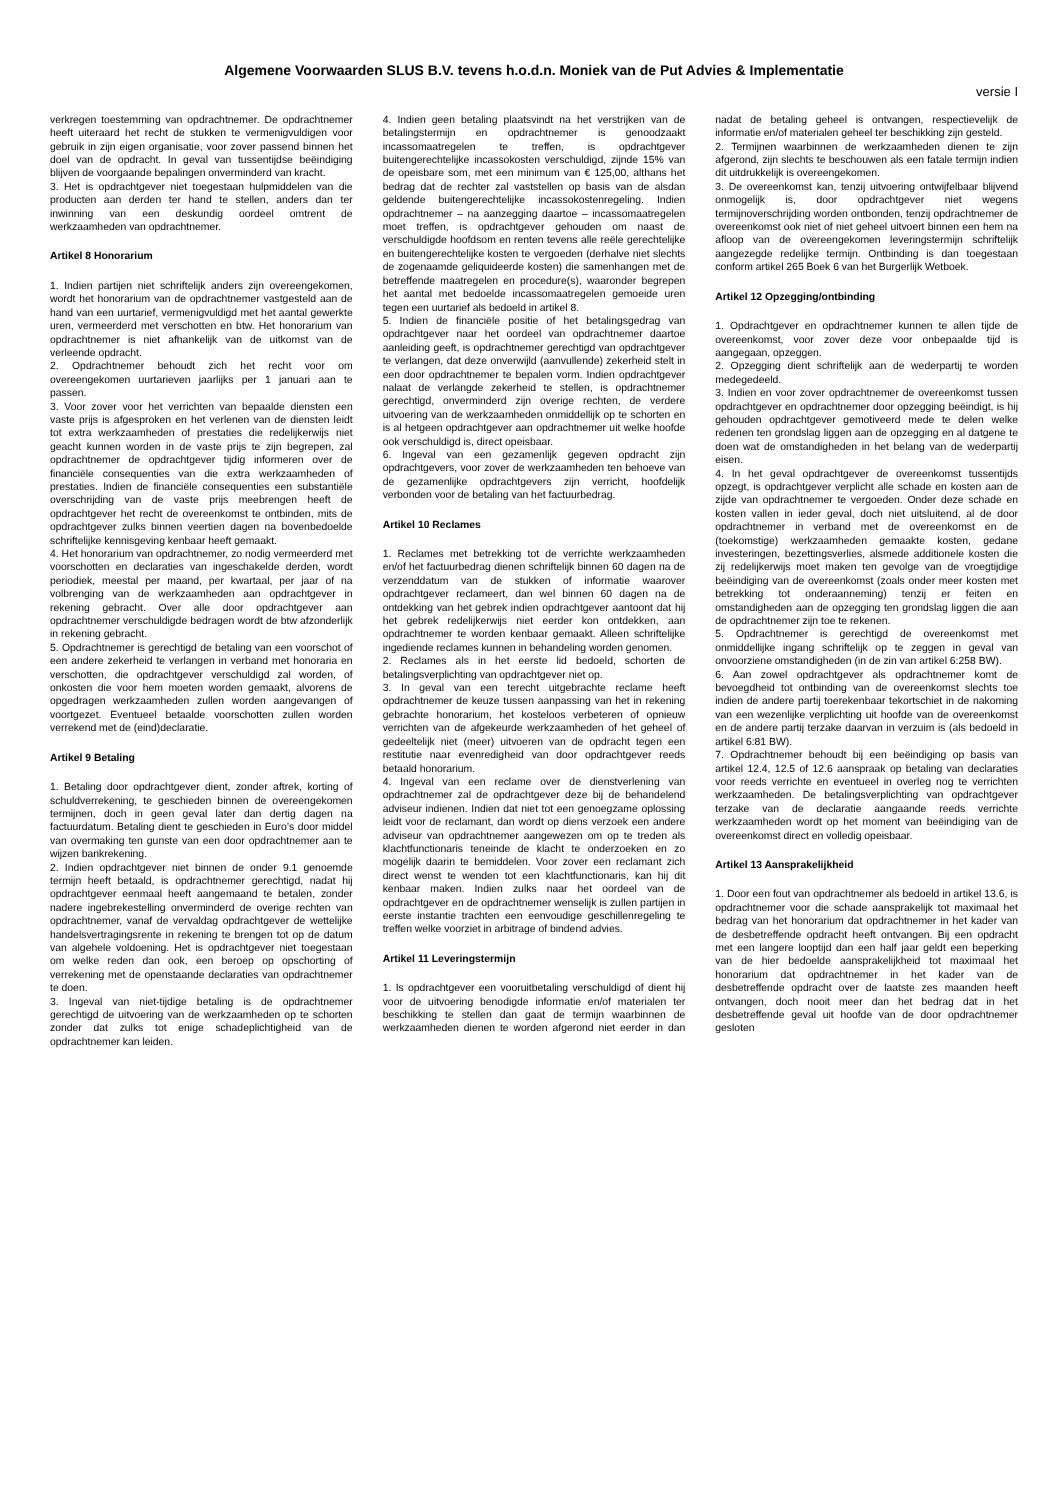Algemene Voorwaarden SLUS B.V. tevens h.o.d.n. Moniek van de Put Advies & Implementatie
versie I
verkregen toestemming van opdrachtnemer. De opdrachtnemer heeft uiteraard het recht de stukken te vermenigvuldigen voor gebruik in zijn eigen organisatie, voor zover passend binnen het doel van de opdracht. In geval van tussentijdse beëindiging blijven de voorgaande bepalingen onverminderd van kracht.
3. Het is opdrachtgever niet toegestaan hulpmiddelen van die producten aan derden ter hand te stellen, anders dan ter inwinning van een deskundig oordeel omtrent de werkzaamheden van opdrachtnemer.
Artikel 8 Honorarium
1. Indien partijen niet schriftelijk anders zijn overeengekomen, wordt het honorarium van de opdrachtnemer vastgesteld aan de hand van een uurtarief, vermenigvuldigd met het aantal gewerkte uren, vermeerderd met verschotten en btw. Het honorarium van opdrachtnemer is niet afhankelijk van de uitkomst van de verleende opdracht.
2. Opdrachtnemer behoudt zich het recht voor om overeengekomen uurtarieven jaarlijks per 1 januari aan te passen.
3. Voor zover voor het verrichten van bepaalde diensten een vaste prijs is afgesproken en het verlenen van de diensten leidt tot extra werkzaamheden of prestaties die redelijkerwijs niet geacht kunnen worden in de vaste prijs te zijn begrepen, zal opdrachtnemer de opdrachtgever tijdig informeren over de financiële consequenties van die extra werkzaamheden of prestaties. Indien de financiële consequenties een substantiële overschrijding van de vaste prijs meebrengen heeft de opdrachtgever het recht de overeenkomst te ontbinden, mits de opdrachtgever zulks binnen veertien dagen na bovenbedoelde schriftelijke kennisgeving kenbaar heeft gemaakt.
4. Het honorarium van opdrachtnemer, zo nodig vermeerderd met voorschotten en declaraties van ingeschakelde derden, wordt periodiek, meestal per maand, per kwartaal, per jaar of na volbrenging van de werkzaamheden aan opdrachtgever in rekening gebracht. Over alle door opdrachtgever aan opdrachtnemer verschuldigde bedragen wordt de btw afzonderlijk in rekening gebracht.
5. Opdrachtnemer is gerechtigd de betaling van een voorschot of een andere zekerheid te verlangen in verband met honoraria en verschotten, die opdrachtgever verschuldigd zal worden, of onkosten die voor hem moeten worden gemaakt, alvorens de opgedragen werkzaamheden zullen worden aangevangen of voortgezet. Eventueel betaalde voorschotten zullen worden verrekend met de (eind)declaratie.
Artikel 9 Betaling
1. Betaling door opdrachtgever dient, zonder aftrek, korting of schuldverrekening, te geschieden binnen de overeengekomen termijnen, doch in geen geval later dan dertig dagen na factuurdatum. Betaling dient te geschieden in Euro’s door middel van overmaking ten gunste van een door opdrachtnemer aan te wijzen bankrekening.
2. Indien opdrachtgever niet binnen de onder 9.1 genoemde termijn heeft betaald, is opdrachtnemer gerechtigd, nadat hij opdrachtgever eenmaal heeft aangemaand te betalen, zonder nadere ingebrekestelling onverminderd de overige rechten van opdrachtnemer, vanaf de vervaldag opdrachtgever de wettelijke handelsvertragingsrente in rekening te brengen tot op de datum van algehele voldoening. Het is opdrachtgever niet toegestaan om welke reden dan ook, een beroep op opschorting of verrekening met de openstaande declaraties van opdrachtnemer te doen.
3. Ingeval van niet-tijdige betaling is de opdrachtnemer gerechtigd de uitvoering van de werkzaamheden op te schorten zonder dat zulks tot enige schadeplichtigheid van de opdrachtnemer kan leiden.
4. Indien geen betaling plaatsvindt na het verstrijken van de betalingstermijn en opdrachtnemer is genoodzaakt incassomaatregelen te treffen, is opdrachtgever buitengerechtelijke incassokosten verschuldigd, zijnde 15% van de opeisbare som, met een minimum van € 125,00, althans het bedrag dat de rechter zal vaststellen op basis van de alsdan geldende buitengerechtelijke incassokostenregeling. Indien opdrachtnemer – na aanzegging daartoe – incassomaatregelen moet treffen, is opdrachtgever gehouden om naast de verschuldigde hoofdsom en renten tevens alle reële gerechtelijke en buitengerechtelijke kosten te vergoeden (derhalve niet slechts de zogenaamde geliquideerde kosten) die samenhangen met de betreffende maatregelen en procedure(s), waaronder begrepen het aantal met bedoelde incassomaatregelen gemoeide uren tegen een uurtarief als bedoeld in artikel 8.
5. Indien de financiële positie of het betalingsgedrag van opdrachtgever naar het oordeel van opdrachtnemer daartoe aanleiding geeft, is opdrachtnemer gerechtigd van opdrachtgever te verlangen, dat deze onverwijld (aanvullende) zekerheid stelt in een door opdrachtnemer te bepalen vorm. Indien opdrachtgever nalaat de verlangde zekerheid te stellen, is opdrachtnemer gerechtigd, onverminderd zijn overige rechten, de verdere uitvoering van de werkzaamheden onmiddellijk op te schorten en is al hetgeen opdrachtgever aan opdrachtnemer uit welke hoofde ook verschuldigd is, direct opeisbaar.
6. Ingeval van een gezamenlijk gegeven opdracht zijn opdrachtgevers, voor zover de werkzaamheden ten behoeve van de gezamenlijke opdrachtgevers zijn verricht, hoofdelijk verbonden voor de betaling van het factuurbedrag.
Artikel 10 Reclames
1. Reclames met betrekking tot de verrichte werkzaamheden en/of het factuurbedrag dienen schriftelijk binnen 60 dagen na de verzenddatum van de stukken of informatie waarover opdrachtgever reclameert, dan wel binnen 60 dagen na de ontdekking van het gebrek indien opdrachtgever aantoont dat hij het gebrek redelijkerwijs niet eerder kon ontdekken, aan opdrachtnemer te worden kenbaar gemaakt. Alleen schriftelijke ingediende reclames kunnen in behandeling worden genomen.
2. Reclames als in het eerste lid bedoeld, schorten de betalingsverplichting van opdrachtgever niet op.
3. In geval van een terecht uitgebrachte reclame heeft opdrachtnemer de keuze tussen aanpassing van het in rekening gebrachte honorarium, het kosteloos verbeteren of opnieuw verrichten van de afgekeurde werkzaamheden of het geheel of gedeeltelijk niet (meer) uitvoeren van de opdracht tegen een restitutie naar evenredigheid van door opdrachtgever reeds betaald honorarium.
4. Ingeval van een reclame over de dienstverlening van opdrachtnemer zal de opdrachtgever deze bij de behandelend adviseur indienen. Indien dat niet tot een genoegzame oplossing leidt voor de reclamant, dan wordt op diens verzoek een andere adviseur van opdrachtnemer aangewezen om op te treden als klachtfunctionaris teneinde de klacht te onderzoeken en zo mogelijk daarin te bemiddelen. Voor zover een reclamant zich direct wenst te wenden tot een klachtfunctionaris, kan hij dit kenbaar maken. Indien zulks naar het oordeel van de opdrachtgever en de opdrachtnemer wenselijk is zullen partijen in eerste instantie trachten een eenvoudige geschillenregeling te treffen welke voorziet in arbitrage of bindend advies.
Artikel 11 Leveringstermijn
1. Is opdrachtgever een vooruitbetaling verschuldigd of dient hij voor de uitvoering benodigde informatie en/of materialen ter beschikking te stellen dan gaat de termijn waarbinnen de werkzaamheden dienen te worden afgerond niet eerder in dan nadat de betaling geheel is ontvangen, respectievelijk de informatie en/of materialen geheel ter beschikking zijn gesteld.
2. Termijnen waarbinnen de werkzaamheden dienen te zijn afgerond, zijn slechts te beschouwen als een fatale termijn indien dit uitdrukkelijk is overeengekomen.
3. De overeenkomst kan, tenzij uitvoering ontwijfelbaar blijvend onmogelijk is, door opdrachtgever niet wegens termijnoverschrijding worden ontbonden, tenzij opdrachtnemer de overeenkomst ook niet of niet geheel uitvoert binnen een hem na afloop van de overeengekomen leveringstermijn schriftelijk aangezegde redelijke termijn. Ontbinding is dan toegestaan conform artikel 265 Boek 6 van het Burgerlijk Wetboek.
Artikel 12 Opzegging/ontbinding
1. Opdrachtgever en opdrachtnemer kunnen te allen tijde de overeenkomst, voor zover deze voor onbepaalde tijd is aangegaan, opzeggen.
2. Opzegging dient schriftelijk aan de wederpartij te worden medegedeeld.
3. Indien en voor zover opdrachtnemer de overeenkomst tussen opdrachtgever en opdrachtnemer door opzegging beëindigt, is hij gehouden opdrachtgever gemotiveerd mede te delen welke redenen ten grondslag liggen aan de opzegging en al datgene te doen wat de omstandigheden in het belang van de wederpartij eisen.
4. In het geval opdrachtgever de overeenkomst tussentijds opzegt, is opdrachtgever verplicht alle schade en kosten aan de zijde van opdrachtnemer te vergoeden. Onder deze schade en kosten vallen in ieder geval, doch niet uitsluitend, al de door opdrachtnemer in verband met de overeenkomst en de (toekomstige) werkzaamheden gemaakte kosten, gedane investeringen, bezettingsverlies, alsmede additionele kosten die zij redelijkerwijs moet maken ten gevolge van de vroegtijdige beëindiging van de overeenkomst (zoals onder meer kosten met betrekking tot onderaanneming) tenzij er feiten en omstandigheden aan de opzegging ten grondslag liggen die aan de opdrachtnemer zijn toe te rekenen.
5. Opdrachtnemer is gerechtigd de overeenkomst met onmiddellijke ingang schriftelijk op te zeggen in geval van onvoorziene omstandigheden (in de zin van artikel 6:258 BW).
6. Aan zowel opdrachtgever als opdrachtnemer komt de bevoegdheid tot ontbinding van de overeenkomst slechts toe indien de andere partij toerekenbaar tekortschiet in de nakoming van een wezenlijke verplichting uit hoofde van de overeenkomst en de andere partij terzake daarvan in verzuim is (als bedoeld in artikel 6:81 BW).
7. Opdrachtnemer behoudt bij een beëindiging op basis van artikel 12.4, 12.5 of 12.6 aanspraak op betaling van declaraties voor reeds verrichte en eventueel in overleg nog te verrichten werkzaamheden. De betalingsverplichting van opdrachtgever terzake van de declaratie aangaande reeds verrichte werkzaamheden wordt op het moment van beëindiging van de overeenkomst direct en volledig opeisbaar.
Artikel 13 Aansprakelijkheid
1. Door een fout van opdrachtnemer als bedoeld in artikel 13.6, is opdrachtnemer voor die schade aansprakelijk tot maximaal het bedrag van het honorarium dat opdrachtnemer in het kader van de desbetreffende opdracht heeft ontvangen. Bij een opdracht met een langere looptijd dan een half jaar geldt een beperking van de hier bedoelde aansprakelijkheid tot maximaal het honorarium dat opdrachtnemer in het kader van de desbetreffende opdracht over de laatste zes maanden heeft ontvangen, doch nooit meer dan het bedrag dat in het desbetreffende geval uit hoofde van de door opdrachtnemer gesloten